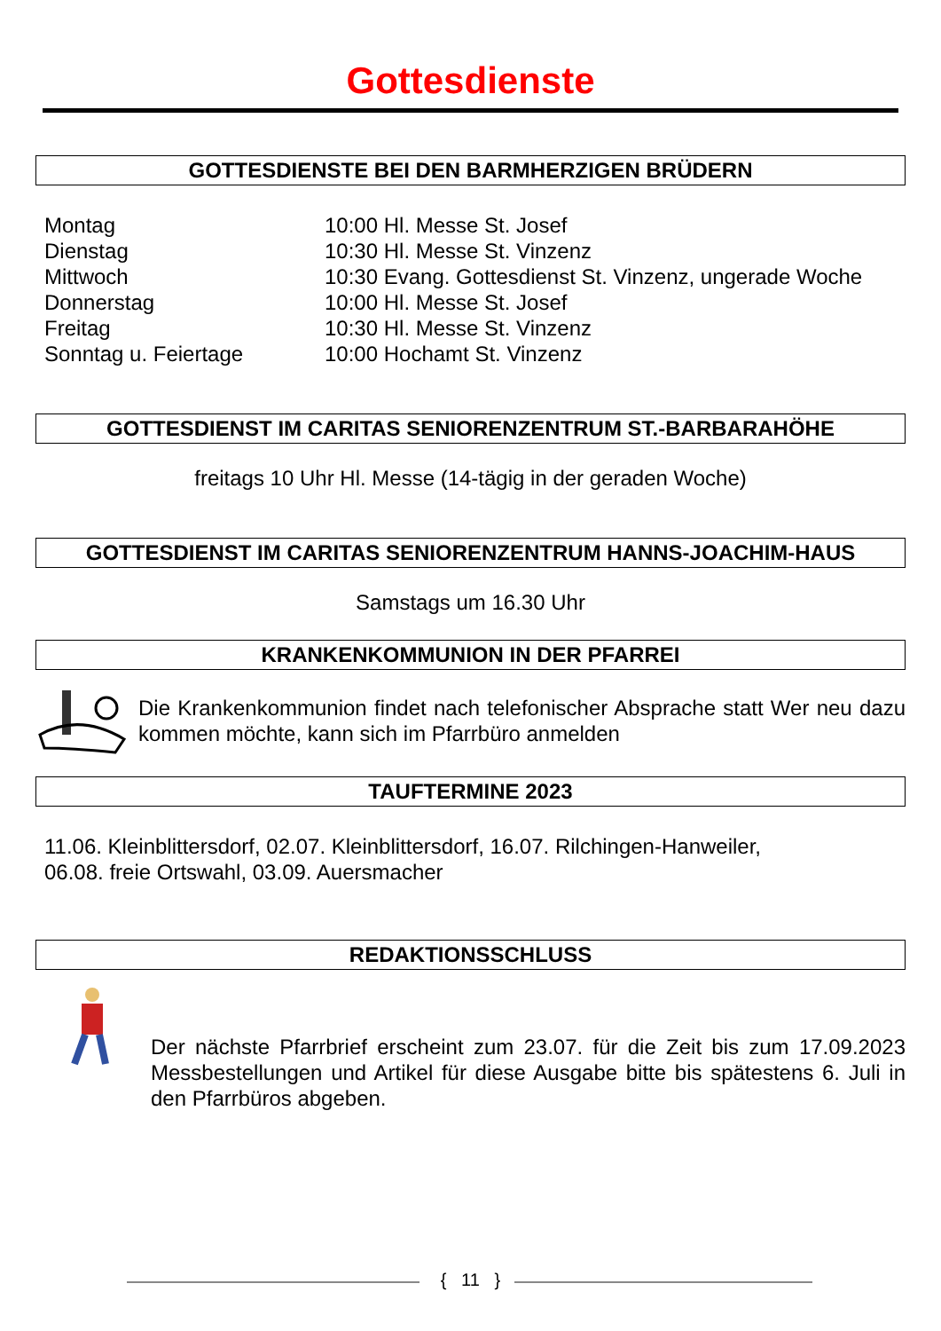Gottesdienste
GOTTESDIENSTE BEI DEN BARMHERZIGEN BRÜDERN
| Montag | 10:00 Hl. Messe St. Josef |
| Dienstag | 10:30 Hl. Messe St. Vinzenz |
| Mittwoch | 10:30 Evang. Gottesdienst St. Vinzenz, ungerade Woche |
| Donnerstag | 10:00 Hl. Messe St. Josef |
| Freitag | 10:30 Hl. Messe St. Vinzenz |
| Sonntag u. Feiertage | 10:00 Hochamt St. Vinzenz |
GOTTESDIENST IM CARITAS SENIORENZENTRUM ST.-BARBARAHÖHE
freitags 10 Uhr Hl. Messe (14-tägig in der geraden Woche)
GOTTESDIENST IM CARITAS SENIORENZENTRUM HANNS-JOACHIM-HAUS
Samstags um 16.30 Uhr
KRANKENKOMMUNION IN DER PFARREI
Die Krankenkommunion findet nach telefonischer Absprache statt Wer neu dazu kommen möchte, kann sich im Pfarrbüro anmelden
TAUFTERMINE 2023
11.06. Kleinblittersdorf, 02.07. Kleinblittersdorf, 16.07. Rilchingen-Hanweiler,
06.08. freie Ortswahl, 03.09. Auersmacher
REDAKTIONSSCHLUSS
Der nächste Pfarrbrief erscheint zum 23.07. für die Zeit bis zum 17.09.2023 Messbestellungen und Artikel für diese Ausgabe bitte bis spätestens 6. Juli in den Pfarrbüros abgeben.
{ 11 }